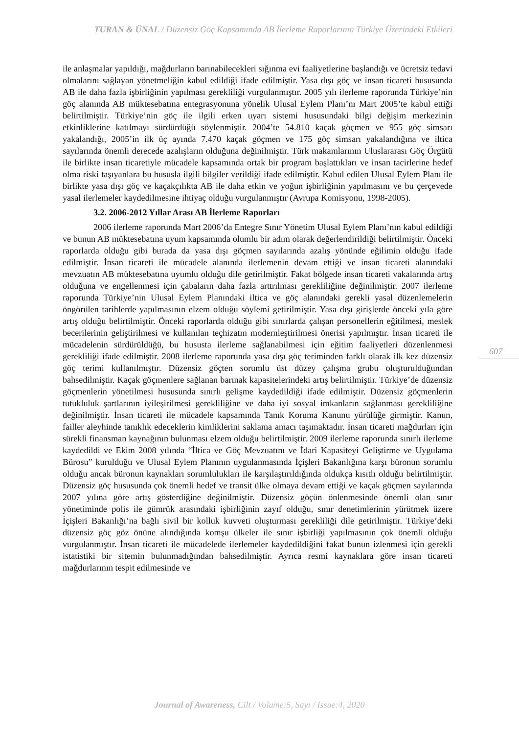TURAN & ÜNAL / Düzensiz Göç Kapsamında AB İlerleme Raporlarının Türkiye Üzerindeki Etkileri
ile anlaşmalar yapıldığı, mağdurların barınabilecekleri sığınma evi faaliyetlerine başlandığı ve ücretsiz tedavi olmalarını sağlayan yönetmeliğin kabul edildiği ifade edilmiştir. Yasa dışı göç ve insan ticareti hususunda AB ile daha fazla işbirliğinin yapılması gerekliliği vurgulanmıştır. 2005 yılı ilerleme raporunda Türkiye’nin göç alanında AB müktesebatına entegrasyonuna yönelik Ulusal Eylem Planı’nı Mart 2005’te kabul ettiği belirtilmiştir. Türkiye’nin göç ile ilgili erken uyarı sistemi hususundaki bilgi değişim merkezinin etkinliklerine katılmayı sürdürdüğü söylenmiştir. 2004’te 54.810 kaçak göçmen ve 955 göç simsarı yakalandığı, 2005’in ilk üç ayında 7.470 kaçak göçmen ve 175 göç simsarı yakalandığına ve iltica sayılarında önemli derecede azalışların olduğuna değinilmiştir. Türk makamlarının Uluslararası Göç Örgütü ile birlikte insan ticaretiyle mücadele kapsamında ortak bir program başlattıkları ve insan tacirlerine hedef olma riski taşıyanlara bu hususla ilgili bilgiler verildiği ifade edilmiştir. Kabul edilen Ulusal Eylem Planı ile birlikte yasa dışı göç ve kaçakçılıkta AB ile daha etkin ve yoğun işbirliğinin yapılmasını ve bu çerçevede yasal ilerlemeler kaydedilmesine ihtiyaç olduğu vurgulanmıştır (Avrupa Komisyonu, 1998-2005).
3.2. 2006-2012 Yıllar Arası AB İlerleme Raporları
2006 ilerleme raporunda Mart 2006’da Entegre Sınır Yönetim Ulusal Eylem Planı’nın kabul edildiği ve bunun AB müktesebatına uyum kapsamında olumlu bir adım olarak değerlendirildiği belirtilmiştir. Önceki raporlarda olduğu gibi burada da yasa dışı göçmen sayılarında azalış yönünde eğilimin olduğu ifade edilmiştir. İnsan ticareti ile mücadele alanında ilerlemenin devam ettiği ve insan ticareti alanındaki mevzuatın AB müktesebatına uyumlu olduğu dile getirilmiştir. Fakat bölgede insan ticareti vakalarında artış olduğuna ve engellenmesi için çabaların daha fazla arttrılması gerekliliğine değinilmiştir. 2007 ilerleme raporunda Türkiye’nin Ulusal Eylem Planındaki iltica ve göç alanındaki gerekli yasal düzenlemelerin öngörülen tarihlerde yapılmasının elzem olduğu söylemi getirilmiştir. Yasa dışı girişlerde önceki yıla göre artış olduğu belirtilmiştir. Önceki raporlarda olduğu gibi sınırlarda çalışan personellerin eğitilmesi, meslek becerilerinin geliştirilmesi ve kullanılan teçhizatın modernleştirilmesi önerisi yapılmıştır. İnsan ticareti ile mücadelenin sürdürüldüğü, bu hususta ilerleme sağlanabilmesi için eğitim faaliyetleri düzenlenmesi gerekliliği ifade edilmiştir. 2008 ilerleme raporunda yasa dışı göç teriminden farklı olarak ilk kez düzensiz göç terimi kullanılmıştır. Düzensiz göçten sorumlu üst düzey çalışma grubu oluşturulduğundan bahsedilmiştir. Kaçak göçmenlere sağlanan barınak kapasitelerindeki artış belirtilmiştir. Türkiye’de düzensiz göçmenlerin yönetilmesi hususunda sınırlı gelişme kaydedildiği ifade edilmiştir. Düzensiz göçmenlerin tutukluluk şartlarının iyileşirilmesi gerekliliğine ve daha iyi sosyal imkanların sağlanması gerekliliğine değinilmiştir. İnsan ticareti ile mücadele kapsamında Tanık Koruma Kanunu yürülüğe girmiştir. Kanun, failler aleyhinde tanıklık edeceklerin kimliklerini saklama amacı taşımaktadır. İnsan ticareti mağdurları için sürekli finansman kaynağının bulunması elzem olduğu belirtilmiştir. 2009 ilerleme raporunda sınırlı ilerleme kaydedildi ve Ekim 2008 yılında “İltica ve Göç Mevzuatını ve İdari Kapasiteyi Geliştirme ve Uygulama Bürosu” kurulduğu ve Ulusal Eylem Planının uygulanmasında İçişleri Bakanlığına karşı büronun sorumlu olduğu ancak büronun kaynakları sorumlulukları ile karşılaştırıldığında oldukça kısıtlı olduğu belirtilmiştir. Düzensiz göç hususunda çok önemli hedef ve transit ülke olmaya devam ettiği ve kaçak göçmen sayılarında 2007 yılına göre artış gösterdiğine değinilmiştir. Düzensiz göçün önlenmesinde önemli olan sınır yönetiminde polis ile gümrük arasındaki işbirliğinin zayıf olduğu, sınır denetimlerinin yürütmek üzere İçişleri Bakanlığı’na bağlı sivil bir kolluk kuvveti oluşturması gerekliliği dile getirilmiştir. Türkiye’deki düzensiz göç göz önüne alındığında komşu ülkeler ile sınır işbirliği yapılmasının çok önemli olduğu vurgulanmıştır. İnsan ticareti ile mücadelede ilerlemeler kaydedildiğini fakat bunun izlenmesi için gerekli istatistiki bir sitemin bulunmadığından bahsedilmiştir. Ayrıca resmi kaynaklara göre insan ticareti mağdurlarının tespit edilmesinde ve
607
Journal of Awareness, Cilt / Volume:5, Sayı / Issue:4, 2020